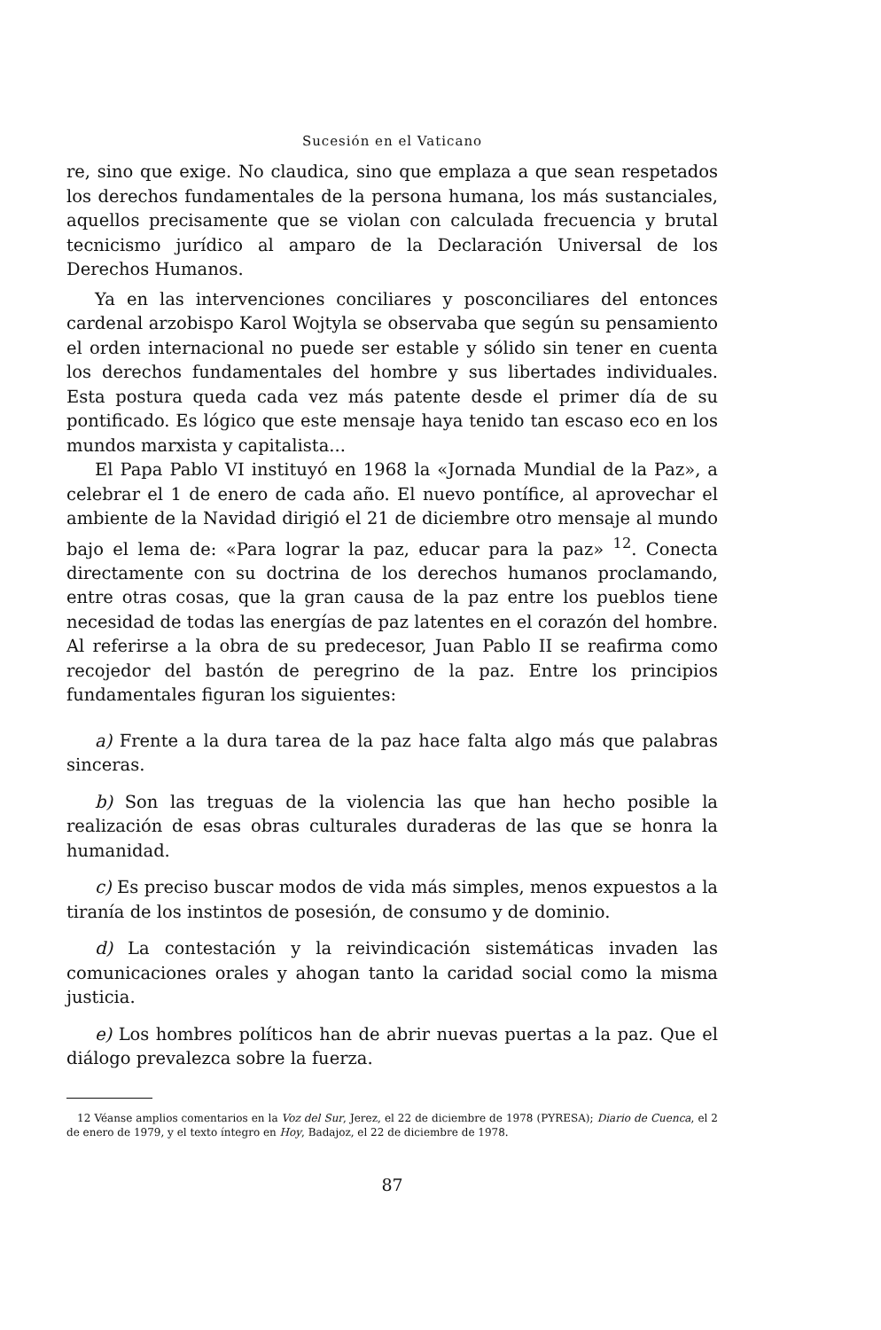Sucesión en el Vaticano
re, sino que exige. No claudica, sino que emplaza a que sean respetados los derechos fundamentales de la persona humana, los más sustanciales, aquellos precisamente que se violan con calculada frecuencia y brutal tecnicismo jurídico al amparo de la Declaración Universal de los Derechos Humanos.
Ya en las intervenciones conciliares y posconciliares del entonces cardenal arzobispo Karol Wojtyla se observaba que según su pensamiento el orden internacional no puede ser estable y sólido sin tener en cuenta los derechos fundamentales del hombre y sus libertades individuales. Esta postura queda cada vez más patente desde el primer día de su pontificado. Es lógico que este mensaje haya tenido tan escaso eco en los mundos marxista y capitalista...
El Papa Pablo VI instituyó en 1968 la «Jornada Mundial de la Paz», a celebrar el 1 de enero de cada año. El nuevo pontífice, al aprovechar el ambiente de la Navidad dirigió el 21 de diciembre otro mensaje al mundo bajo el lema de: «Para lograr la paz, educar para la paz» <sup>12</sup>. Conecta directamente con su doctrina de los derechos humanos proclamando, entre otras cosas, que la gran causa de la paz entre los pueblos tiene necesidad de todas las energías de paz latentes en el corazón del hombre. Al referirse a la obra de su predecesor, Juan Pablo II se reafirma como recojedor del bastón de peregrino de la paz. Entre los principios fundamentales figuran los siguientes:
a) Frente a la dura tarea de la paz hace falta algo más que palabras sinceras.
b) Son las treguas de la violencia las que han hecho posible la realización de esas obras culturales duraderas de las que se honra la humanidad.
c) Es preciso buscar modos de vida más simples, menos expuestos a la tiranía de los instintos de posesión, de consumo y de dominio.
d) La contestación y la reivindicación sistemáticas invaden las comunicaciones orales y ahogan tanto la caridad social como la misma justicia.
e) Los hombres políticos han de abrir nuevas puertas a la paz. Que el diálogo prevalezca sobre la fuerza.
12 Véanse amplios comentarios en la Voz del Sur, Jerez, el 22 de diciembre de 1978 (PYRESA); Diario de Cuenca, el 2 de enero de 1979, y el texto íntegro en Hoy, Badajoz, el 22 de diciembre de 1978.
87